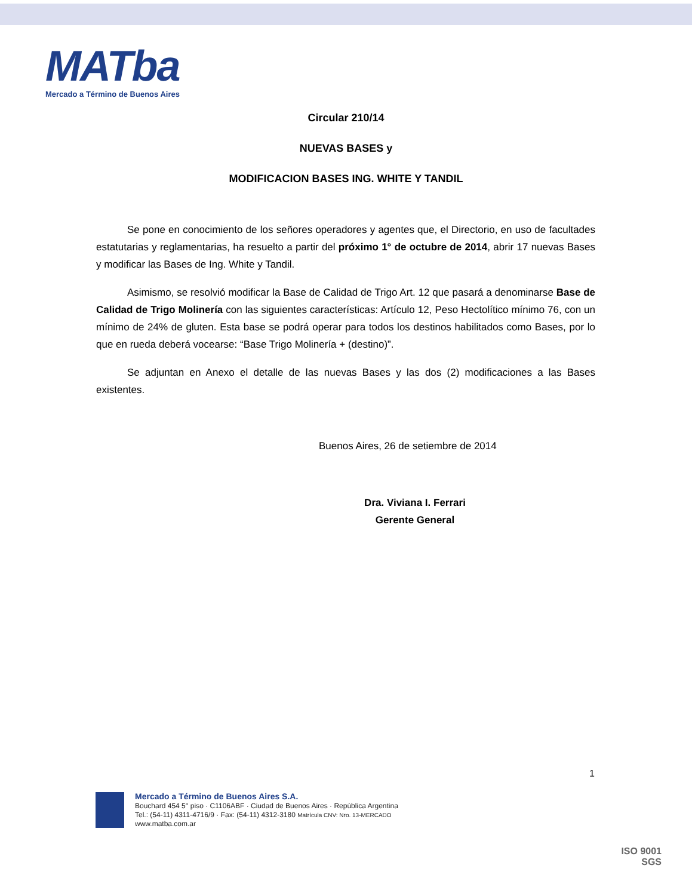MATba
Mercado a Término de Buenos Aires
Circular 210/14
NUEVAS BASES y
MODIFICACION BASES ING. WHITE Y TANDIL
Se pone en conocimiento de los señores operadores y agentes que, el Directorio, en uso de facultades estatutarias y reglamentarias, ha resuelto a partir del próximo 1° de octubre de 2014, abrir 17 nuevas Bases y modificar las Bases de Ing. White y Tandil.
Asimismo, se resolvió modificar la Base de Calidad de Trigo Art. 12 que pasará a denominarse Base de Calidad de Trigo Molinería con las siguientes características: Artículo 12, Peso Hectolítico mínimo 76, con un mínimo de 24% de gluten. Esta base se podrá operar para todos los destinos habilitados como Bases, por lo que en rueda deberá vocearse: “Base Trigo Molinería + (destino)”.
Se adjuntan en Anexo el detalle de las nuevas Bases y las dos (2) modificaciones a las Bases existentes.
Buenos Aires, 26 de setiembre de 2014
Dra. Viviana I. Ferrari
Gerente General
1
Mercado a Término de Buenos Aires S.A.
Bouchard 454 5° piso · C1106ABF · Ciudad de Buenos Aires · República Argentina
Tel.: (54-11) 4311-4716/9 · Fax: (54-11) 4312-3180 Matrícula CNV: Nro. 13-MERCADO
www.matba.com.ar
ISO 9001
SGS